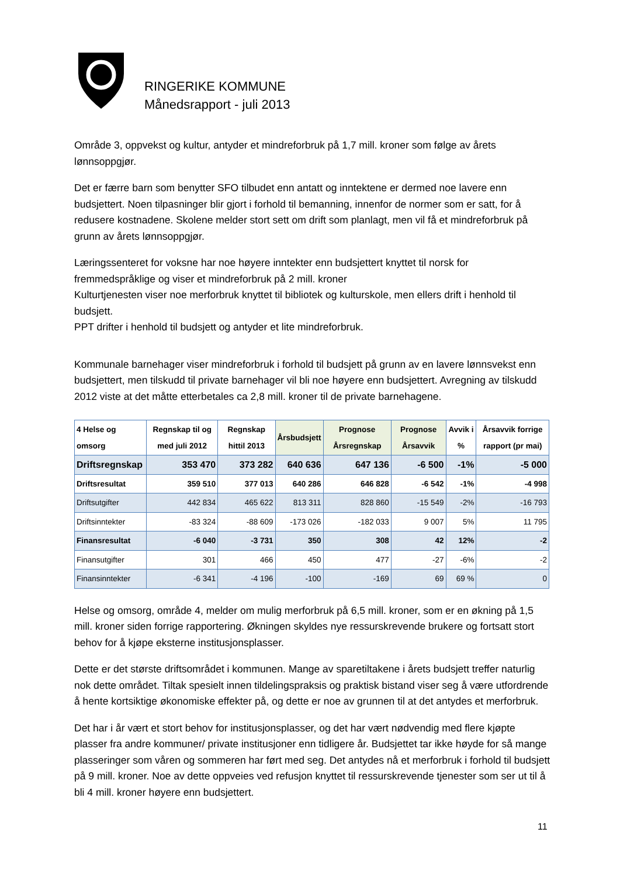RINGERIKE KOMMUNE
Månedsrapport - juli 2013
Område 3, oppvekst og kultur, antyder et mindreforbruk på 1,7 mill. kroner som følge av årets lønnsoppgjør.
Det er færre barn som benytter SFO tilbudet enn antatt og inntektene er dermed noe lavere enn budsjettert. Noen tilpasninger blir gjort i forhold til bemanning, innenfor de normer som er satt, for å redusere kostnadene. Skolene melder stort sett om drift som planlagt, men vil få et mindreforbruk på grunn av årets lønnsoppgjør.
Læringssenteret for voksne har noe høyere inntekter enn budsjettert knyttet til norsk for fremmedspråklige og viser et mindreforbruk på 2 mill. kroner
Kulturtjenesten viser noe merforbruk knyttet til bibliotek og kulturskole, men ellers drift i henhold til budsjett.
PPT drifter i henhold til budsjett og antyder et lite mindreforbruk.
Kommunale barnehager viser mindreforbruk i forhold til budsjett på grunn av en lavere lønnsvekst enn budsjettert, men tilskudd til private barnehager vil bli noe høyere enn budsjettert. Avregning av tilskudd 2012 viste at det måtte etterbetales ca 2,8 mill. kroner til de private barnehagene.
| 4 Helse og omsorg | Regnskap til og med juli 2012 | Regnskap hittil 2013 | Årsbudsjett | Prognose Årsregnskap | Prognose Årsavvik | Avvik i % | Årsavvik forrige rapport (pr mai) |
| --- | --- | --- | --- | --- | --- | --- | --- |
| Driftsregnskap | 353 470 | 373 282 | 640 636 | 647 136 | -6 500 | -1% | -5 000 |
| Driftsresultat | 359 510 | 377 013 | 640 286 | 646 828 | -6 542 | -1% | -4 998 |
| Driftsutgifter | 442 834 | 465 622 | 813 311 | 828 860 | -15 549 | -2% | -16 793 |
| Driftsinntekter | -83 324 | -88 609 | -173 026 | -182 033 | 9 007 | 5% | 11 795 |
| Finansresultat | -6 040 | -3 731 | 350 | 308 | 42 | 12% | -2 |
| Finansutgifter | 301 | 466 | 450 | 477 | -27 | -6% | -2 |
| Finansinntekter | -6 341 | -4 196 | -100 | -169 | 69 | 69 % | 0 |
Helse og omsorg, område 4, melder om mulig merforbruk på 6,5 mill. kroner, som er en økning på 1,5 mill. kroner siden forrige rapportering. Økningen skyldes nye ressurskrevende brukere og fortsatt stort behov for å kjøpe eksterne institusjonsplasser.
Dette er det største driftsområdet i kommunen. Mange av sparetiltakene i årets budsjett treffer naturlig nok dette området. Tiltak spesielt innen tildelingspraksis og praktisk bistand viser seg å være utfordrende å hente kortsiktige økonomiske effekter på, og dette er noe av grunnen til at det antydes et merforbruk.
Det har i år vært et stort behov for institusjonsplasser, og det har vært nødvendig med flere kjøpte plasser fra andre kommuner/ private institusjoner enn tidligere år. Budsjettet tar ikke høyde for så mange plasseringer som våren og sommeren har ført med seg. Det antydes nå et merforbruk i forhold til budsjett på 9 mill. kroner. Noe av dette oppveies ved refusjon knyttet til ressurskrevende tjenester som ser ut til å bli 4 mill. kroner høyere enn budsjettert.
11